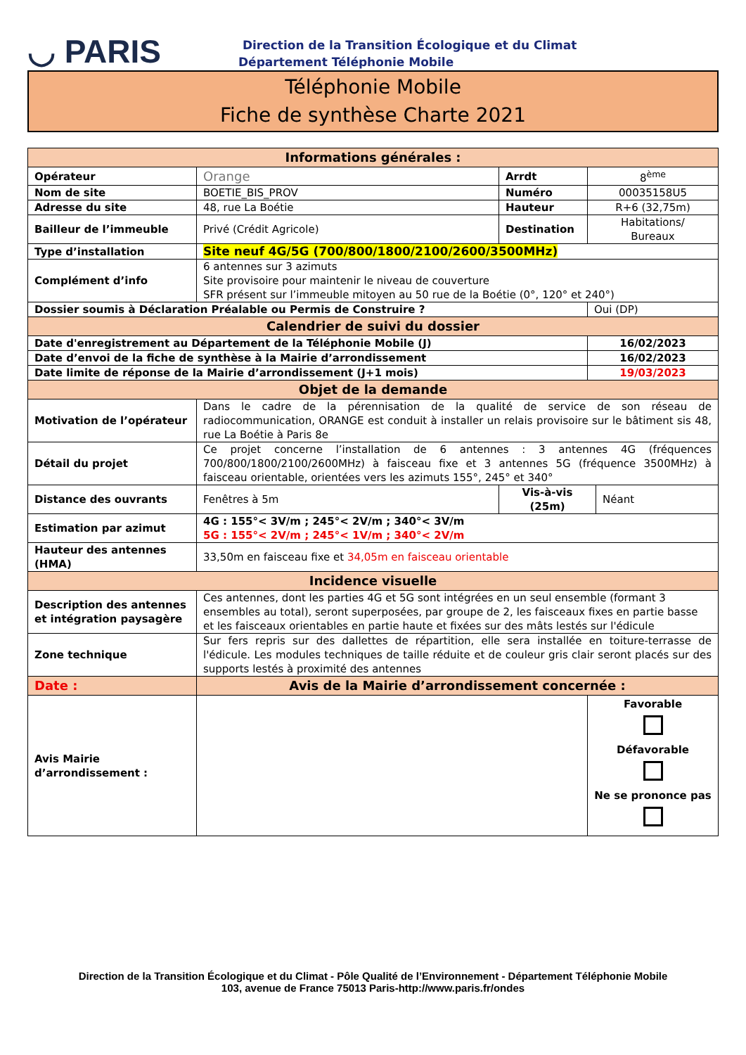◡ PARIS
Direction de la Transition Écologique et du Climat
Département Téléphonie Mobile
Téléphonie Mobile
Fiche de synthèse Charte 2021
| Informations générales : | | | | |
| --- | --- | --- | --- | --- |
| Opérateur | Orange | Arrdt | 8<sup>ème</sup> | |
| Nom de site | BOETIE_BIS_PROV | Numéro | 00035158U5 | |
| Adresse du site | 48, rue La Boétie | Hauteur | R+6 (32,75m) | |
| Bailleur de l’immeuble | Privé (Crédit Agricole) | Destination | Habitations/ Bureaux | |
| Type d’installation | Site neuf 4G/5G (700/800/1800/2100/2600/3500MHz) | | | |
| Complément d’info | 6 antennes sur 3 azimuts Site provisoire pour maintenir le niveau de couverture SFR présent sur l’immeuble mitoyen au 50 rue de la Boétie (0°, 120° et 240°) | | | |
| Dossier soumis à Déclaration Préalable ou Permis de Construire ? | | | Oui (DP) | |
| Calendrier de suivi du dossier | | | | |
| Date d'enregistrement au Département de la Téléphonie Mobile (J) | | | 16/02/2023 | |
| Date d’envoi de la fiche de synthèse à la Mairie d’arrondissement | | | 16/02/2023 | |
| Date limite de réponse de la Mairie d’arrondissement (J+1 mois) | | | 19/03/2023 | |
| Objet de la demande | | | | |
| Motivation de l’opérateur | Dans le cadre de la pérennisation de la qualité de service de son réseau de radiocommunication, ORANGE est conduit à installer un relais provisoire sur le bâtiment sis 48, rue La Boétie à Paris 8e | | | |
| Détail du projet | Ce projet concerne l’installation de 6 antennes : 3 antennes 4G (fréquences 700/800/1800/2100/2600MHz) à faisceau fixe et 3 antennes 5G (fréquence 3500MHz) à faisceau orientable, orientées vers les azimuts 155°, 245° et 340° | | | |
| Distance des ouvrants | Fenêtres à 5m | Vis-à-vis (25m) | | Néant |
| Estimation par azimut | 4G : 155°< 3V/m ; 245°< 2V/m ; 340°< 3V/m 5G : 155°< 2V/m ; 245°< 1V/m ; 340°< 2V/m | | | |
| Hauteur des antennes (HMA) | 33,50m en faisceau fixe et 34,05m en faisceau orientable | | | |
| Incidence visuelle | | | | |
| Description des antennes et intégration paysagère | Ces antennes, dont les parties 4G et 5G sont intégrées en un seul ensemble (formant 3 ensembles au total), seront superposées, par groupe de 2, les faisceaux fixes en partie basse et les faisceaux orientables en partie haute et fixées sur des mâts lestés sur l'édicule | | | |
| Zone technique | Sur fers repris sur des dallettes de répartition, elle sera installée en toiture-terrasse de l'édicule. Les modules techniques de taille réduite et de couleur gris clair seront placés sur des supports lestés à proximité des antennes | | | |
| Date : | Avis de la Mairie d’arrondissement concernée : | | | |
| Avis Mairie d’arrondissement : | | | Favorable Défavorable Ne se prononce pas | |
Direction de la Transition Écologique et du Climat - Pôle Qualité de l’Environnement - Département Téléphonie Mobile
103, avenue de France 75013 Paris-http://www.paris.fr/ondes